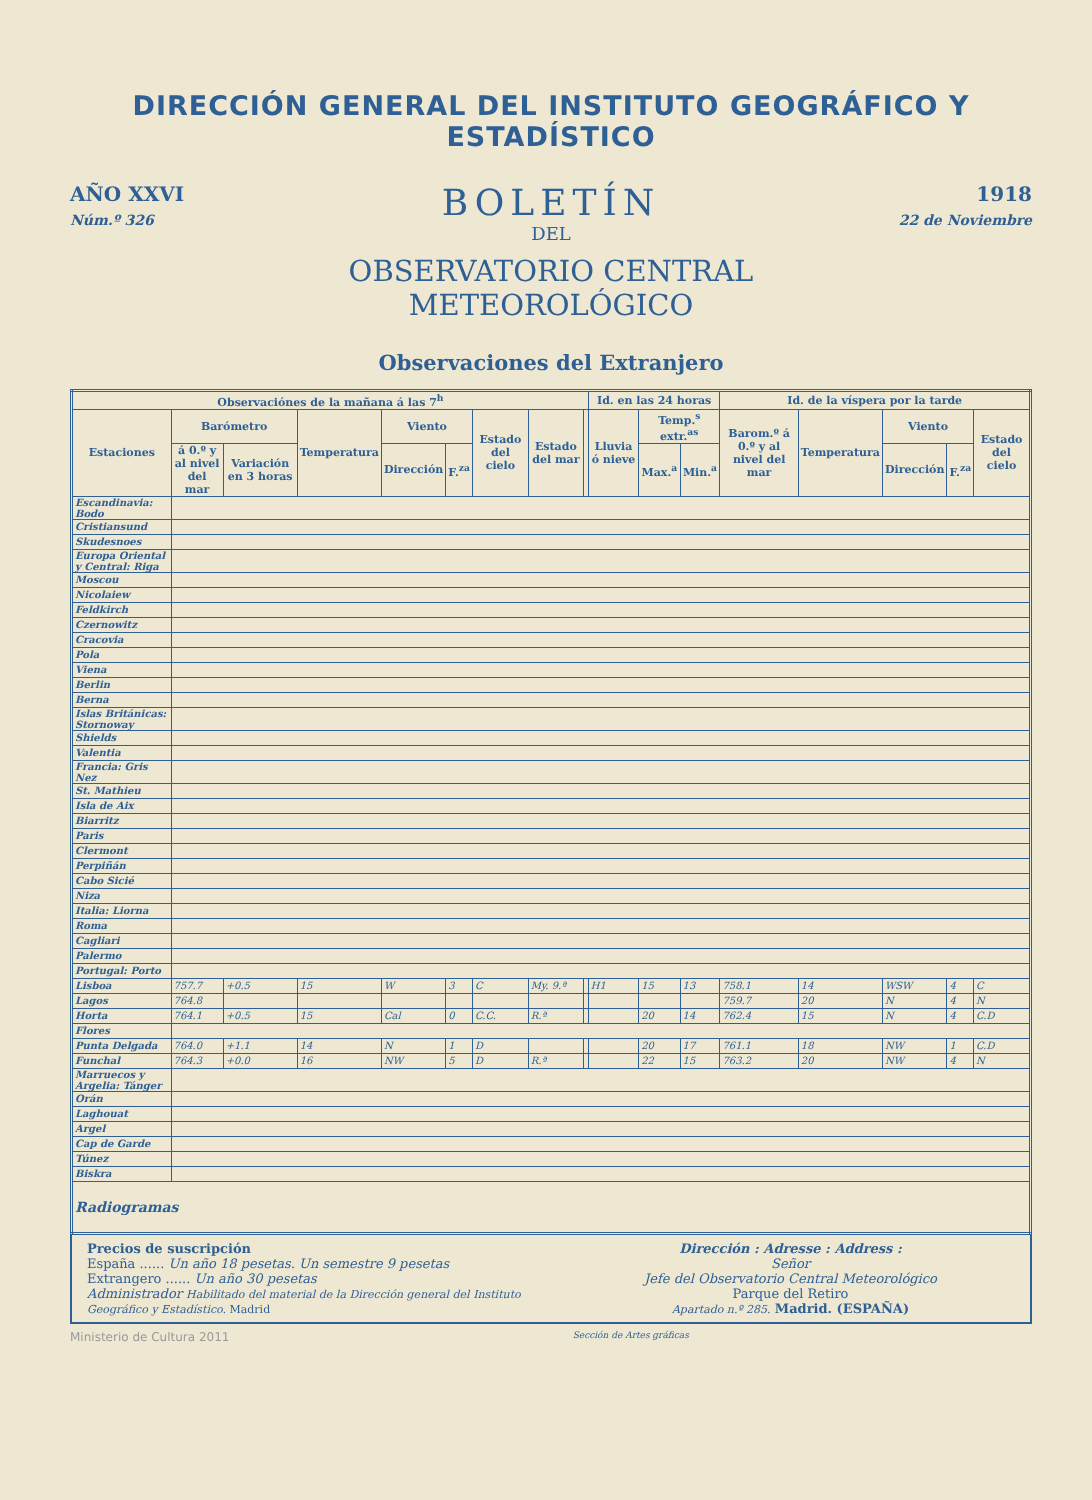DIRECCIÓN GENERAL DEL INSTITUTO GEOGRÁFICO Y ESTADÍSTICO
AÑO XXVI
Núm.º 326
BOLETÍN
DEL
OBSERVATORIO CENTRAL METEOROLÓGICO
1918
22 de Noviembre
Observaciones del Extranjero
| Observaciónes de la mañana á las 7<sup>h</sup> | | | | | | | | | Id. en las 24 horas | | | Id. de la víspera por la tarde | | | | |
| --- | --- | --- | --- | --- | --- | --- | --- | --- | --- | --- | --- | --- | --- | --- | --- | --- |
| Estaciones | Barómetro | | Temperatura | Viento | | Estado del cielo | Estado del mar | | Lluvia ó nieve | Temp.<sup>s</sup> extr.<sup>as</sup> | | Barom.º á 0.º y al nivel del mar | Temperatura | Viento | | Estado del cielo |
| | á 0.º y al nivel del mar | Variación en 3 horas | | Dirección | F.<sup>za</sup> | | | | | Max.<sup>a</sup> | Min.<sup>a</sup> | | | Dirección | F.<sup>za</sup> | |
| Escandinavia: Bodo | | | | | | | | | | | | | | | | |
| Cristiansund | | | | | | | | | | | | | | | | |
| Skudesnoes | | | | | | | | | | | | | | | | |
| Europa Oriental y Central: Riga | | | | | | | | | | | | | | | | |
| Moscou | | | | | | | | | | | | | | | | |
| Nicolaiew | | | | | | | | | | | | | | | | |
| Feldkirch | | | | | | | | | | | | | | | | |
| Czernowitz | | | | | | | | | | | | | | | | |
| Cracovia | | | | | | | | | | | | | | | | |
| Pola | | | | | | | | | | | | | | | | |
| Viena | | | | | | | | | | | | | | | | |
| Berlin | | | | | | | | | | | | | | | | |
| Berna | | | | | | | | | | | | | | | | |
| Islas Británicas: Stornoway | | | | | | | | | | | | | | | | |
| Shields | | | | | | | | | | | | | | | | |
| Valentia | | | | | | | | | | | | | | | | |
| Francia: Gris Nez | | | | | | | | | | | | | | | | |
| St. Mathieu | | | | | | | | | | | | | | | | |
| Isla de Aix | | | | | | | | | | | | | | | | |
| Biarritz | | | | | | | | | | | | | | | | |
| Paris | | | | | | | | | | | | | | | | |
| Clermont | | | | | | | | | | | | | | | | |
| Perpiñán | | | | | | | | | | | | | | | | |
| Cabo Sicié | | | | | | | | | | | | | | | | |
| Niza | | | | | | | | | | | | | | | | |
| Italia: Liorna | | | | | | | | | | | | | | | | |
| Roma | | | | | | | | | | | | | | | | |
| Cagliari | | | | | | | | | | | | | | | | |
| Palermo | | | | | | | | | | | | | | | | |
| Portugal: Porto | | | | | | | | | | | | | | | | |
| Lisboa | 757.7 | +0.5 | 15 | W | 3 | C | My. 9.ª | | H1 | 15 | 13 | 758.1 | 14 | WSW | 4 | C |
| Lagos | 764.8 | | | | | | | | | | | 759.7 | 20 | N | 4 | N |
| Horta | 764.1 | +0.5 | 15 | Cal | 0 | C.C. | R.ª | | | 20 | 14 | 762.4 | 15 | N | 4 | C.D |
| Flores | | | | | | | | | | | | | | | | |
| Punta Delgada | 764.0 | +1.1 | 14 | N | 1 | D | | | | 20 | 17 | 761.1 | 18 | NW | 1 | C.D |
| Funchal | 764.3 | +0.0 | 16 | NW | 5 | D | R.ª | | | 22 | 15 | 763.2 | 20 | NW | 4 | N |
| Marruecos y Argelia: Tánger | | | | | | | | | | | | | | | | |
| Orán | | | | | | | | | | | | | | | | |
| Laghouat | | | | | | | | | | | | | | | | |
| Argel | | | | | | | | | | | | | | | | |
| Cap de Garde | | | | | | | | | | | | | | | | |
| Túnez | | | | | | | | | | | | | | | | |
| Biskra | | | | | | | | | | | | | | | | |
| Radiogramas | | | | | | | | | | | | | | | | |
Precios de suscripción
España ...... Un año 18 pesetas. Un semestre 9 pesetas
Extrangero ...... Un año 30 pesetas
Administrador Habilitado del material de la Dirección general del Instituto Geográfico y Estadístico. Madrid
Dirección : Adresse : Address :
Señor
Jefe del Observatorio Central Meteorológico
Parque del Retiro
Apartado n.º 285. Madrid. (ESPAÑA)
Ministerio de Cultura 2011 Sección de Artes gráficas